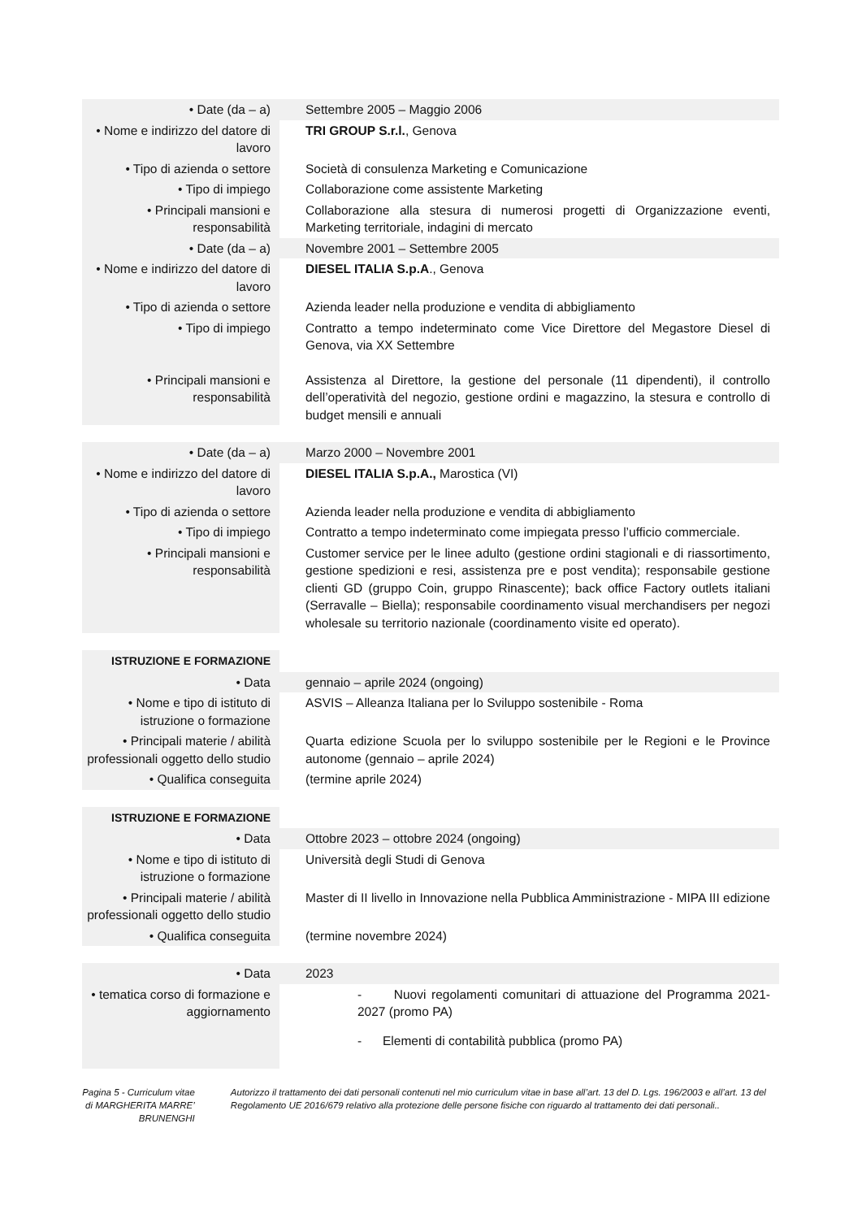| • Date (da – a) | Settembre 2005 – Maggio 2006 |
| • Nome e indirizzo del datore di lavoro | TRI GROUP S.r.l. , Genova |
| • Tipo di azienda o settore | Società di consulenza Marketing e Comunicazione |
| • Tipo di impiego | Collaborazione come assistente Marketing |
| • Principali mansioni e responsabilità | Collaborazione alla stesura di numerosi progetti di Organizzazione eventi, Marketing territoriale, indagini di mercato |
| • Date (da – a) | Novembre 2001 – Settembre 2005 |
| • Nome e indirizzo del datore di lavoro | DIESEL ITALIA S.p.A ., Genova |
| • Tipo di azienda o settore | Azienda leader nella produzione e vendita di abbigliamento |
| • Tipo di impiego | Contratto a tempo indeterminato come Vice Direttore del Megastore Diesel di Genova, via XX Settembre |
| • Principali mansioni e responsabilità | Assistenza al Direttore, la gestione del personale (11 dipendenti), il controllo dell’operatività del negozio, gestione ordini e magazzino, la stesura e controllo di budget mensili e annuali |
| • Date (da – a) | Marzo 2000 – Novembre 2001 |
| • Nome e indirizzo del datore di lavoro | DIESEL ITALIA S.p.A., Marostica (VI) |
| • Tipo di azienda o settore | Azienda leader nella produzione e vendita di abbigliamento |
| • Tipo di impiego | Contratto a tempo indeterminato come impiegata presso l’ufficio commerciale. |
| • Principali mansioni e responsabilità | Customer service per le linee adulto (gestione ordini stagionali e di riassortimento, gestione spedizioni e resi, assistenza pre e post vendita); responsabile gestione clienti GD (gruppo Coin, gruppo Rinascente); back office Factory outlets italiani (Serravalle – Biella); responsabile coordinamento visual merchandisers per negozi wholesale su territorio nazionale (coordinamento visite ed operato). |
| ISTRUZIONE E FORMAZIONE | |
| • Data | gennaio – aprile 2024 (ongoing) |
| • Nome e tipo di istituto di istruzione o formazione | ASVIS – Alleanza Italiana per lo Sviluppo sostenibile - Roma |
| • Principali materie / abilità professionali oggetto dello studio | Quarta edizione Scuola per lo sviluppo sostenibile per le Regioni e le Province autonome (gennaio – aprile 2024) |
| • Qualifica conseguita | (termine aprile 2024) |
| ISTRUZIONE E FORMAZIONE | |
| • Data | Ottobre 2023 – ottobre 2024 (ongoing) |
| • Nome e tipo di istituto di istruzione o formazione | Università degli Studi di Genova |
| • Principali materie / abilità professionali oggetto dello studio | Master di II livello in Innovazione nella Pubblica Amministrazione - MIPA III edizione |
| • Qualifica conseguita | (termine novembre 2024) |
| • Data | 2023 |
| • tematica corso di formazione e aggiornamento | - Nuovi regolamenti comunitari di attuazione del Programma 2021-2027 (promo PA) - Elementi di contabilità pubblica (promo PA) |
Pagina 5 - Curriculum vitae di MARGHERITA MARRE’ BRUNENGHI
Autorizzo il trattamento dei dati personali contenuti nel mio curriculum vitae in base all’art. 13 del D. Lgs. 196/2003 e all’art. 13 del Regolamento UE 2016/679 relativo alla protezione delle persone fisiche con riguardo al trattamento dei dati personali..